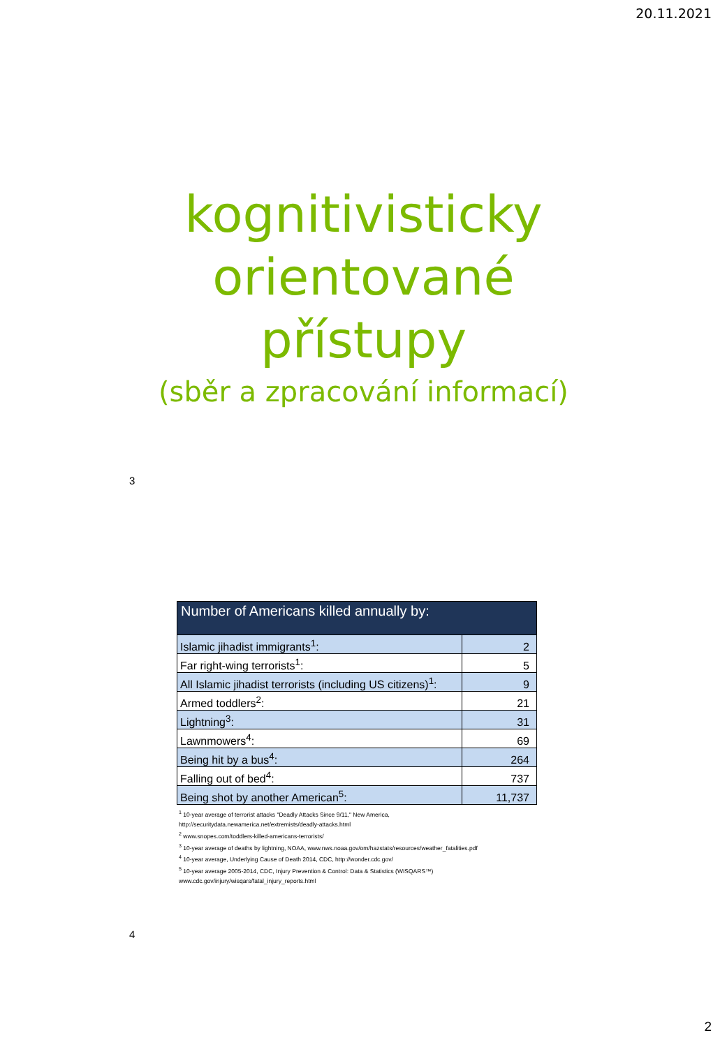20.11.2021
kognitivisticky
orientované
přístupy
(sběr a zpracování informací)
3
| Number of Americans killed annually by: | |
| --- | --- |
| Islamic jihadist immigrants<sup>1</sup>: | 2 |
| Far right-wing terrorists<sup>1</sup>: | 5 |
| All Islamic jihadist terrorists (including US citizens)<sup>1</sup>: | 9 |
| Armed toddlers<sup>2</sup>: | 21 |
| Lightning<sup>3</sup>: | 31 |
| Lawnmowers<sup>4</sup>: | 69 |
| Being hit by a bus<sup>4</sup>: | 264 |
| Falling out of bed<sup>4</sup>: | 737 |
| Being shot by another American<sup>5</sup>: | 11,737 |
<sup>1</sup> 10-year average of terrorist attacks "Deadly Attacks Since 9/11," New America,
http://securitydata.newamerica.net/extremists/deadly-attacks.html
<sup>2</sup> www.snopes.com/toddlers-killed-americans-terrorists/
<sup>3</sup> 10-year average of deaths by lightning, NOAA, www.nws.noaa.gov/om/hazstats/resources/weather_fatalities.pdf
<sup>4</sup> 10-year average, Underlying Cause of Death 2014, CDC, http://wonder.cdc.gov/
<sup>5</sup> 10-year average 2005-2014, CDC, Injury Prevention & Control: Data & Statistics (WISQARS™)
www.cdc.gov/injury/wisqars/fatal_injury_reports.html
4
2